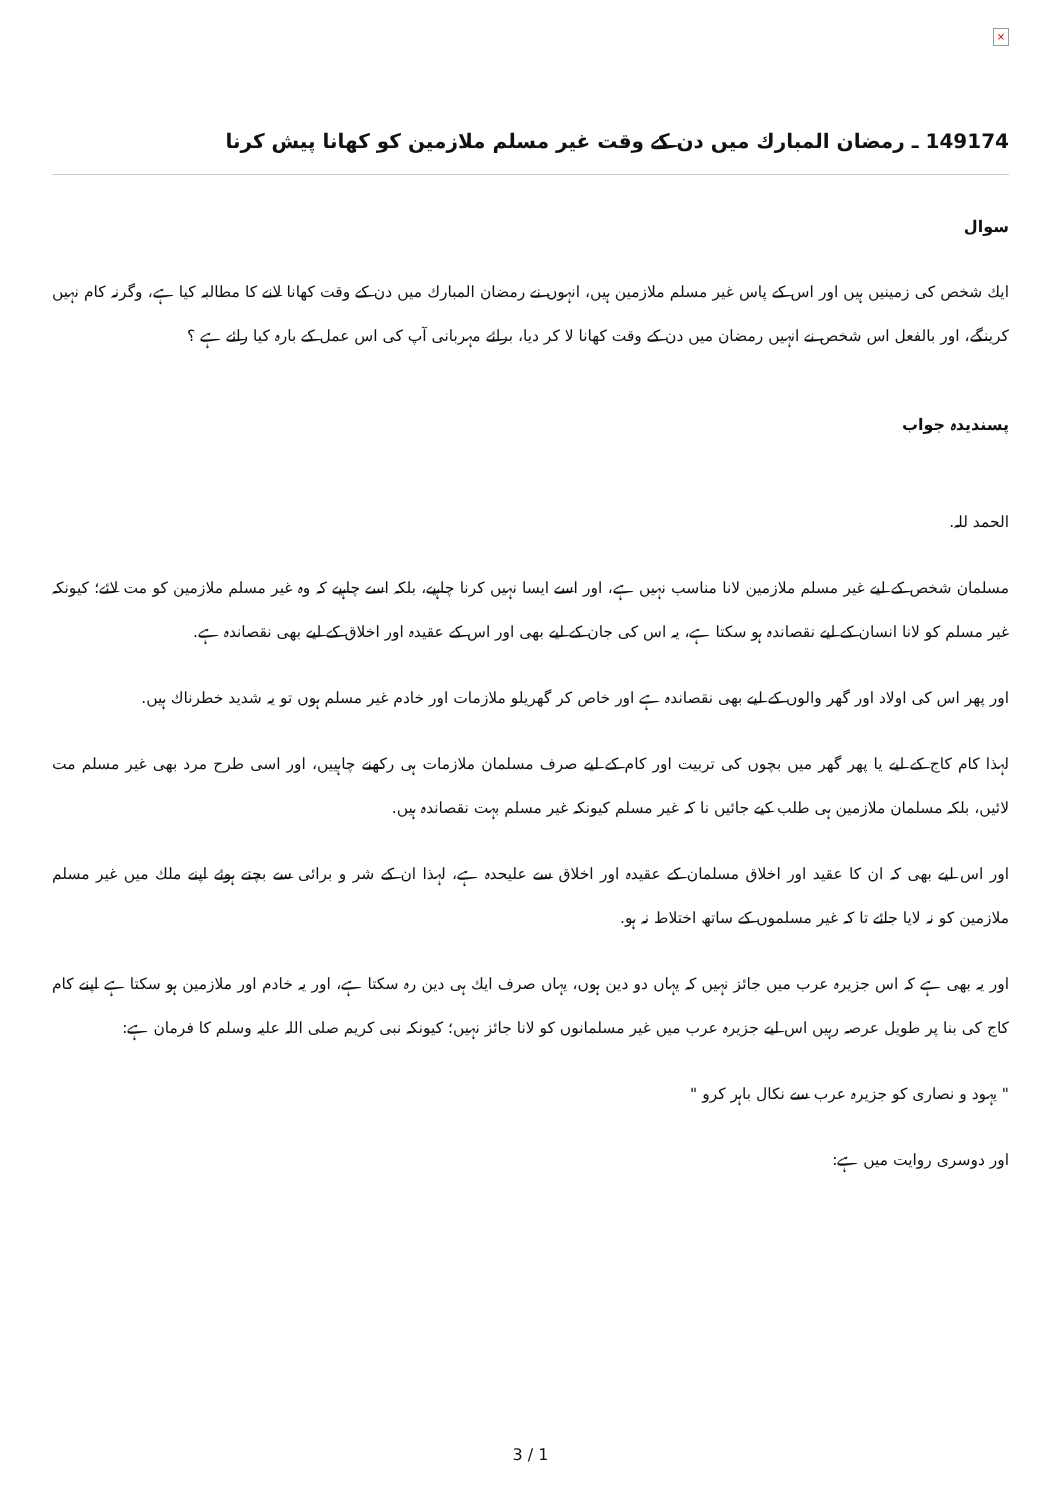×
149174 ـ رمضان المبارك ميں دن كے وقت غير مسلم ملازمين كو كھانا پيش كرنا
سوال
ايك شخص كى زمينيں ہيں اور اس كے پاس غير مسلم ملازمين ہيں، انہوں نے رمضان المبارك ميں دن كے وقت كھانا لانے كا مطالبہ كيا ہے، وگرنہ كام نہيں كرينگے، اور بالفعل اس شخص نے انہيں رمضان ميں دن كے وقت كھانا لا كر ديا، برائے مہربانى آپ كى اس عمل كے بارہ كيا رائے ہے ؟
پسنديدہ جواب
الحمد للہ.
مسلمان شخص كے ليے غير مسلم ملازمين لانا مناسب نہيں ہے، اور اسے ايسا نہيں كرنا چاہيے، بلكہ اسے چاہيے كہ وہ غير مسلم ملازمين كو مت لائے؛ كيونكہ غير مسلم كو لانا انسان كے ليے نقصاندہ ہو سكتا ہے، يہ اس كى جان كے ليے بھى اور اس كے عقيدہ اور اخلاق كے ليے بھى نقصاندہ ہے.
اور پھر اس كى اولاد اور گھر والوں كے ليے بھى نقصاندہ ہے اور خاص كر گھريلو ملازمات اور خادم غير مسلم ہوں تو يہ شديد خطرناك ہيں.
لہذا كام كاج كے ليے يا پھر گھر ميں بچوں كى تربيت اور كام كے ليے صرف مسلمان ملازمات ہى ركھنے چاہييں، اور اسى طرح مرد بھى غير مسلم مت لائيں، بلكہ مسلمان ملازمين ہى طلب كيے جائيں نا كہ غير مسلم كيونكہ غير مسلم بہت نقصاندہ ہيں.
اور اس ليے بھى كہ ان كا عقيد اور اخلاق مسلمان كے عقيدہ اور اخلاق سے عليحدہ ہے، لہذا ان كے شر و برائى سے بچتے ہوئے اپنے ملك ميں غير مسلم ملازمين كو نہ لايا جائے تا كہ غير مسلموں كے ساتھ اختلاط نہ ہو.
اور يہ بھى ہے كہ اس جزيرہ عرب ميں جائز نہيں كہ يہاں دو دين ہوں، يہاں صرف ايك ہى دين رہ سكتا ہے، اور يہ خادم اور ملازمين ہو سكتا ہے اپنے كام كاج كى بنا پر طويل عرصہ رہيں اس ليے جزيرہ عرب ميں غير مسلمانوں كو لانا جائز نہيں؛ كيونكہ نبى كريم صلى اللہ عليہ وسلم كا فرمان ہے:
" يہود و نصارى كو جزيرہ عرب سے نكال باہر كرو "
اور دوسرى روايت ميں ہے:
3 / 1